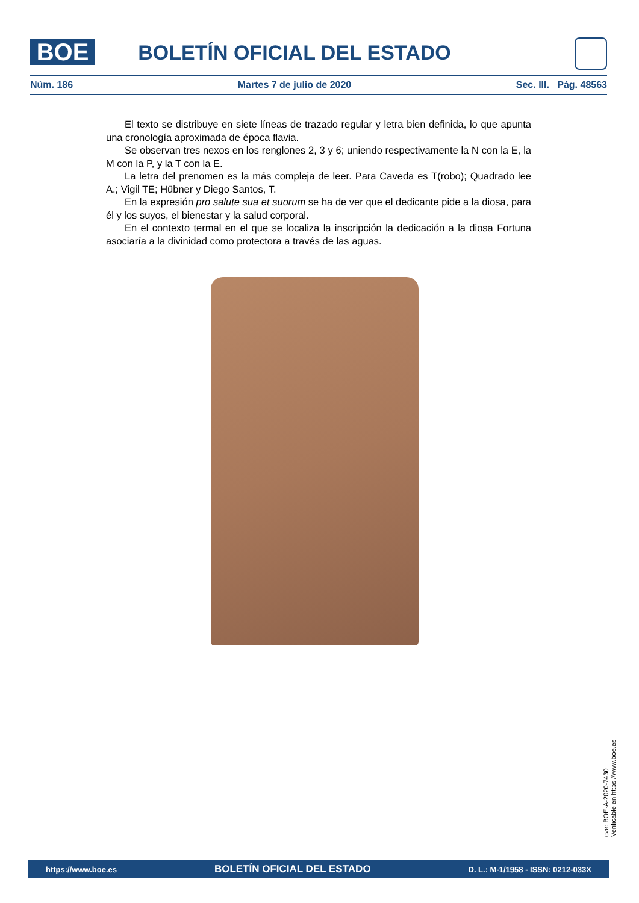BOE
BOLETÍN OFICIAL DEL ESTADO
Núm. 186 Martes 7 de julio de 2020 Sec. III. Pág. 48563
El texto se distribuye en siete líneas de trazado regular y letra bien definida, lo que apunta una cronología aproximada de época flavia.
Se observan tres nexos en los renglones 2, 3 y 6; uniendo respectivamente la N con la E, la M con la P, y la T con la E.
La letra del prenomen es la más compleja de leer. Para Caveda es T(robo); Quadrado lee A.; Vigil TE; Hübner y Diego Santos, T.
En la expresión pro salute sua et suorum se ha de ver que el dedicante pide a la diosa, para él y los suyos, el bienestar y la salud corporal.
En el contexto termal en el que se localiza la inscripción la dedicación a la diosa Fortuna asociaría a la divinidad como protectora a través de las aguas.
cve: BOE-A-2020-7430
Verificable en https://www.boe.es
https://www.boe.es BOLETÍN OFICIAL DEL ESTADO D. L.: M-1/1958 - ISSN: 0212-033X